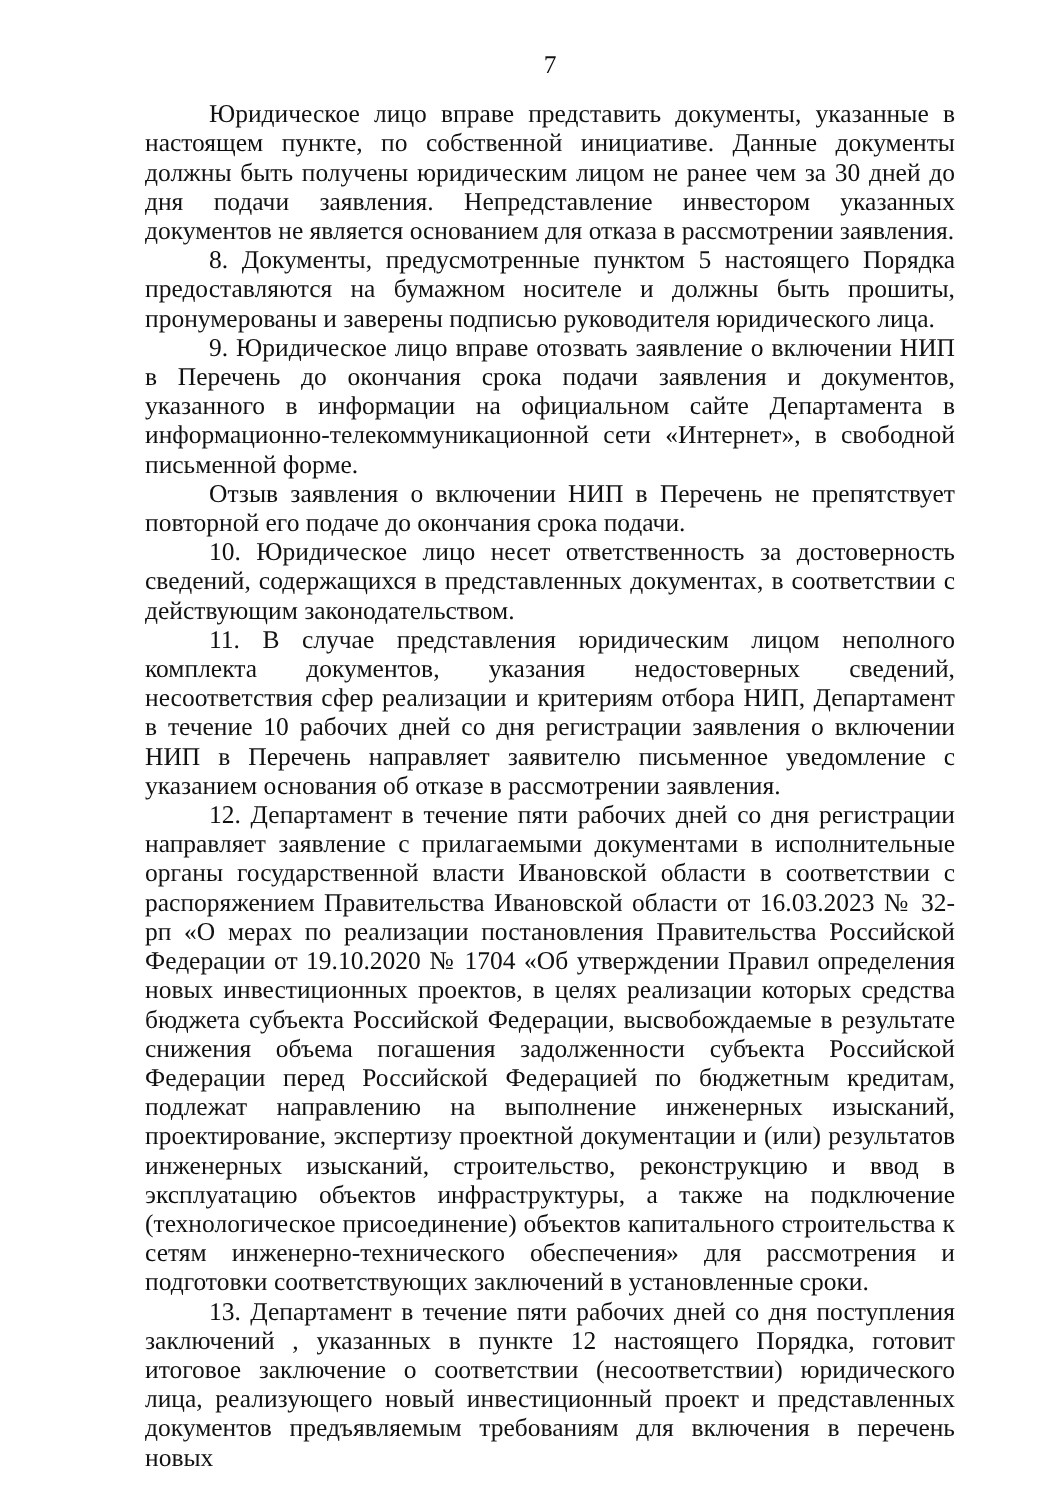7
Юридическое лицо вправе представить документы, указанные в настоящем пункте, по собственной инициативе. Данные документы должны быть получены юридическим лицом не ранее чем за 30 дней до дня подачи заявления. Непредставление инвестором указанных документов не является основанием для отказа в рассмотрении заявления.
8. Документы, предусмотренные пунктом 5 настоящего Порядка предоставляются на бумажном носителе и должны быть прошиты, пронумерованы и заверены подписью руководителя юридического лица.
9. Юридическое лицо вправе отозвать заявление о включении НИП в Перечень до окончания срока подачи заявления и документов, указанного в информации на официальном сайте Департамента в информационно-телекоммуникационной сети «Интернет», в свободной письменной форме.
Отзыв заявления о включении НИП в Перечень не препятствует повторной его подаче до окончания срока подачи.
10. Юридическое лицо несет ответственность за достоверность сведений, содержащихся в представленных документах, в соответствии с действующим законодательством.
11. В случае представления юридическим лицом неполного комплекта документов, указания недостоверных сведений, несоответствия сфер реализации и критериям отбора НИП, Департамент в течение 10 рабочих дней со дня регистрации заявления о включении НИП в Перечень направляет заявителю письменное уведомление с указанием основания об отказе в рассмотрении заявления.
12. Департамент в течение пяти рабочих дней со дня регистрации направляет заявление с прилагаемыми документами в исполнительные органы государственной власти Ивановской области в соответствии с распоряжением Правительства Ивановской области от 16.03.2023 № 32-рп «О мерах по реализации постановления Правительства Российской Федерации от 19.10.2020 № 1704 «Об утверждении Правил определения новых инвестиционных проектов, в целях реализации которых средства бюджета субъекта Российской Федерации, высвобождаемые в результате снижения объема погашения задолженности субъекта Российской Федерации перед Российской Федерацией по бюджетным кредитам, подлежат направлению на выполнение инженерных изысканий, проектирование, экспертизу проектной документации и (или) результатов инженерных изысканий, строительство, реконструкцию и ввод в эксплуатацию объектов инфраструктуры, а также на подключение (технологическое присоединение) объектов капитального строительства к сетям инженерно-технического обеспечения» для рассмотрения и подготовки соответствующих заключений в установленные сроки.
13. Департамент в течение пяти рабочих дней со дня поступления заключений , указанных в пункте 12 настоящего Порядка, готовит итоговое заключение о соответствии (несоответствии) юридического лица, реализующего новый инвестиционный проект и представленных документов предъявляемым требованиям для включения в перечень новых